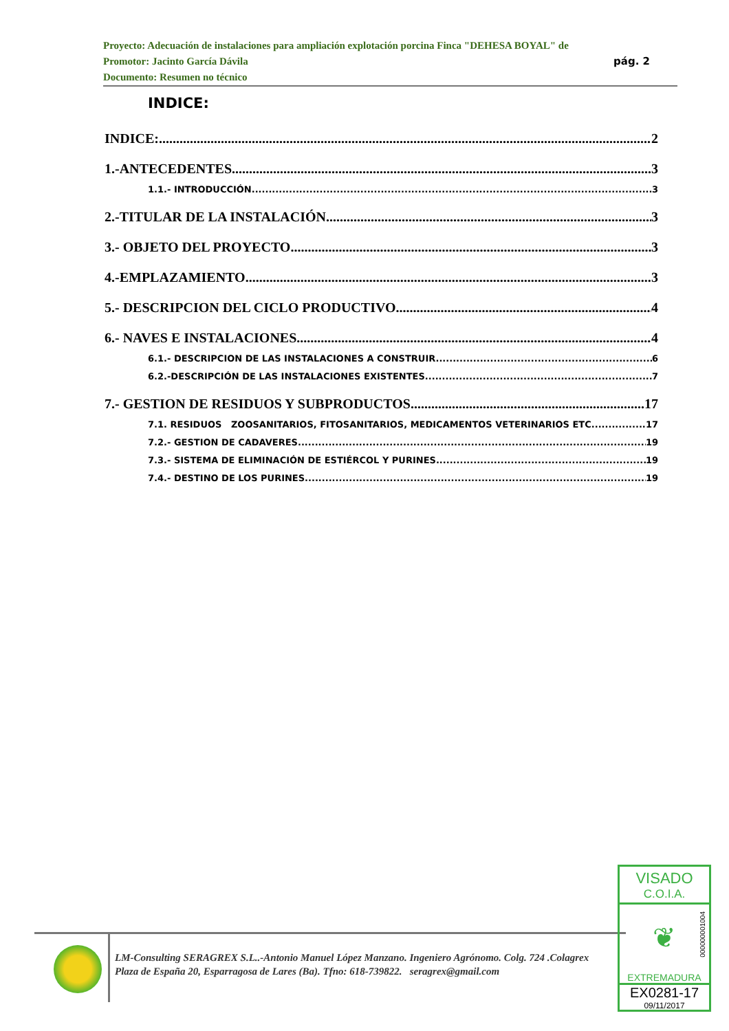Proyecto: Adecuación de instalaciones para ampliación explotación porcina Finca "DEHESA BOYAL" de
pág. 2 Promotor: Jacinto García Dávila
Documento: Resumen no técnico
INDICE:
INDICE: 2
1.-ANTECEDENTES 3
1.1.- INTRODUCCIÓN 3
2.-TITULAR DE LA INSTALACIÓN 3
3.- OBJETO DEL PROYECTO 3
4.-EMPLAZAMIENTO 3
5.- DESCRIPCION DEL CICLO PRODUCTIVO. 4
6.- NAVES E INSTALACIONES. 4
6.1.- DESCRIPCION DE LAS INSTALACIONES A CONSTRUIR. 6
6.2.-DESCRIPCIÓN DE LAS INSTALACIONES EXISTENTES. 7
7.- GESTION DE RESIDUOS Y SUBPRODUCTOS. 17
7.1. RESIDUOS ZOOSANITARIOS, FITOSANITARIOS, MEDICAMENTOS VETERINARIOS ETC 17
7.2.- GESTION DE CADAVERES 19
7.3.- SISTEMA DE ELIMINACIÓN DE ESTIÉRCOL Y PURINES. 19
7.4.- DESTINO DE LOS PURINES. 19
LM-Consulting SERAGREX S.L..-Antonio Manuel López Manzano. Ingeniero Agrónomo. Colg. 724 .Colagrex
Plaza de España 20, Esparragosa de Lares (Ba). Tfno: 618-739822. seragrex@gmail.com
VISADO
C.O.I.A.
000000001004
❦
EXTREMADURA
EX0281-17
09/11/2017